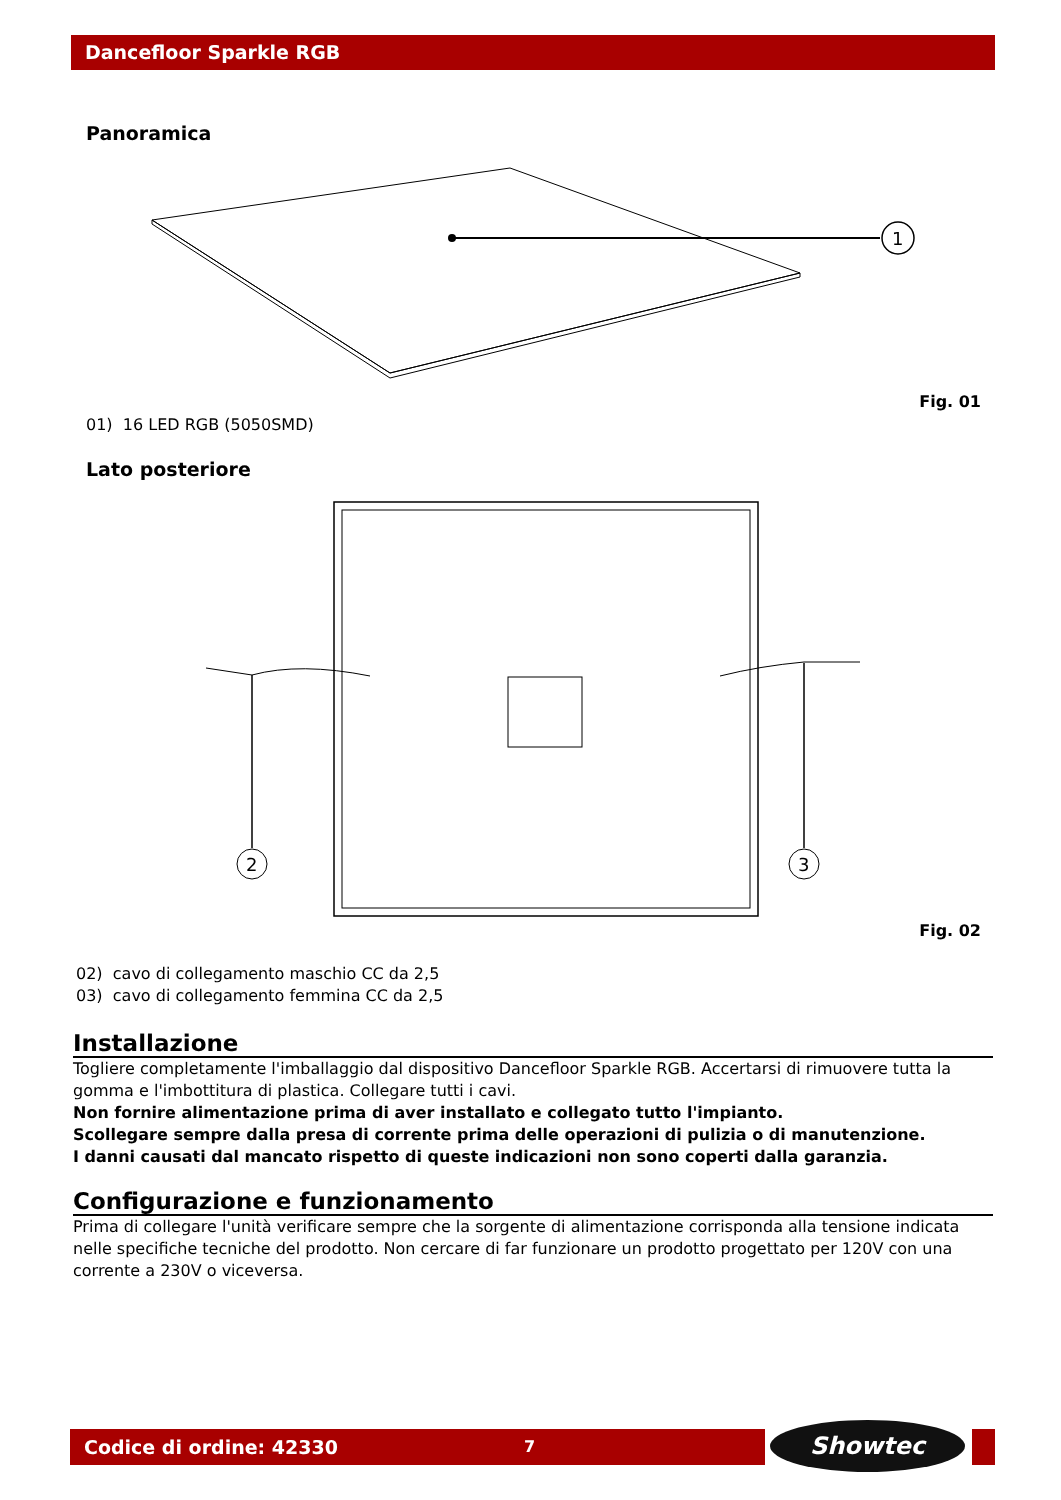Dancefloor Sparkle RGB
Panoramica
1
Fig. 01
01) 16 LED RGB (5050SMD)
Lato posteriore
2
3
Fig. 02
02) cavo di collegamento maschio CC da 2,5
03) cavo di collegamento femmina CC da 2,5
Installazione
Togliere completamente l'imballaggio dal dispositivo Dancefloor Sparkle RGB. Accertarsi di rimuovere tutta la gomma e l'imbottitura di plastica. Collegare tutti i cavi.
Non fornire alimentazione prima di aver installato e collegato tutto l'impianto.
Scollegare sempre dalla presa di corrente prima delle operazioni di pulizia o di manutenzione.
I danni causati dal mancato rispetto di queste indicazioni non sono coperti dalla garanzia.
Configurazione e funzionamento
Prima di collegare l'unità verificare sempre che la sorgente di alimentazione corrisponda alla tensione indicata nelle specifiche tecniche del prodotto. Non cercare di far funzionare un prodotto progettato per 120V con una corrente a 230V o viceversa.
Codice di ordine: 42330 7 Showtec